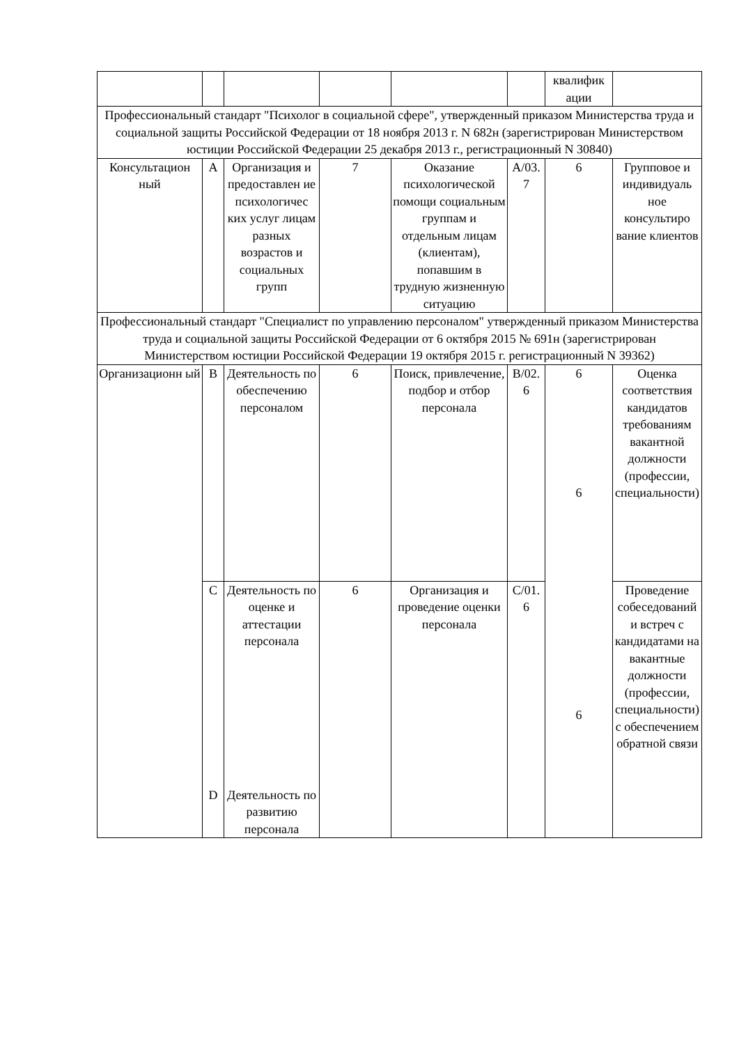| | | | | | | квалифик ации | |
| Профессиональный стандарт "Психолог в социальной сфере", утвержденный приказом Министерства труда и социальной защиты Российской Федерации от 18 ноября 2013 г. N 682н (зарегистрирован Министерством юстиции Российской Федерации 25 декабря 2013 г., регистрационный N 30840) | | | | | | | |
| Консультацион ный | А | Организация и предоставлен ие психологичес ких услуг лицам разных возрастов и социальных групп | 7 | Оказание психологической помощи социальным группам и отдельным лицам (клиентам), попавшим в трудную жизненную ситуацию | А/03. 7 | 6 | Групповое и индивидуаль ное консультиро вание клиентов |
| Профессиональный стандарт "Специалист по управлению персоналом" утвержденный приказом Министерства труда и социальной защиты Российской Федерации от 6 октября 2015 № 691н (зарегистрирован Министерством юстиции Российской Федерации 19 октября 2015 г. регистрационный N 39362) | | | | | | | |
| Организационн ый | B | Деятельность по обеспечению персоналом | 6 | Поиск, привлечение, подбор и отбор персонала | B/02. 6 | 6 6 6 | Оценка соответствия кандидатов требованиям вакантной должности (профессии, специальности) |
| | C D | Деятельность по оценке и аттестации персонала Деятельность по развитию персонала | 6 | Организация и проведение оценки персонала | C/01. 6 | | Проведение собеседований и встреч с кандидатами на вакантные должности (профессии, специальности) с обеспечением обратной связи |